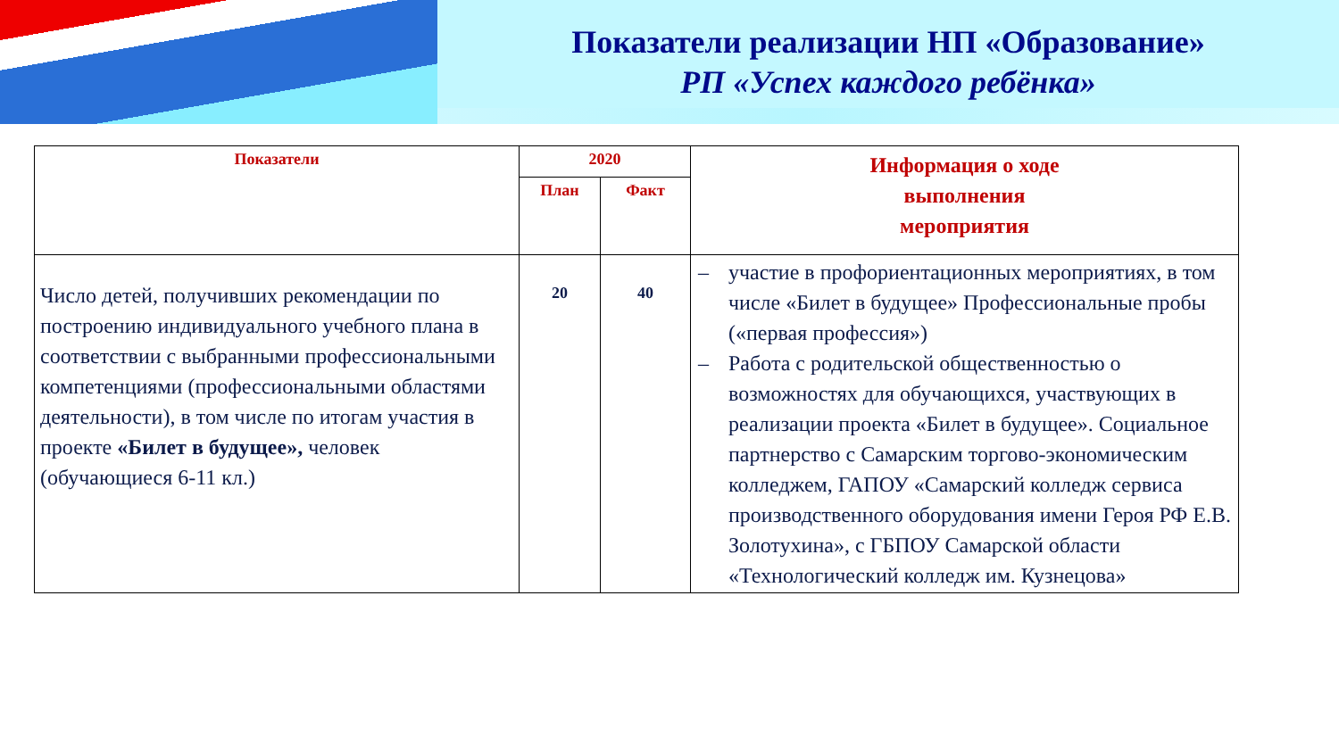Показатели реализации НП «Образование»
РП «Успех каждого ребёнка»
| Показатели | 2020 | | Информация о ходе выполнения мероприятия |
| --- | --- | --- | --- |
| | План | Факт | |
| Число детей, получивших рекомендации по построению индивидуального учебного плана в соответствии с выбранными профессиональными компетенциями (профессиональными областями деятельности), в том числе по итогам участия в проекте «Билет в будущее», человек (обучающиеся 6-11 кл.) | 20 | 40 | – участие в профориентационных мероприятиях, в том числе «Билет в будущее» Профессиональные пробы («первая профессия») – Работа с родительской общественностью о возможностях для обучающихся, участвующих в реализации проекта «Билет в будущее». Социальное партнерство с Самарским торгово-экономическим колледжем, ГАПОУ «Самарский колледж сервиса производственного оборудования имени Героя РФ Е.В. Золотухина», с ГБПОУ Самарской области «Технологический колледж им. Кузнецова» |